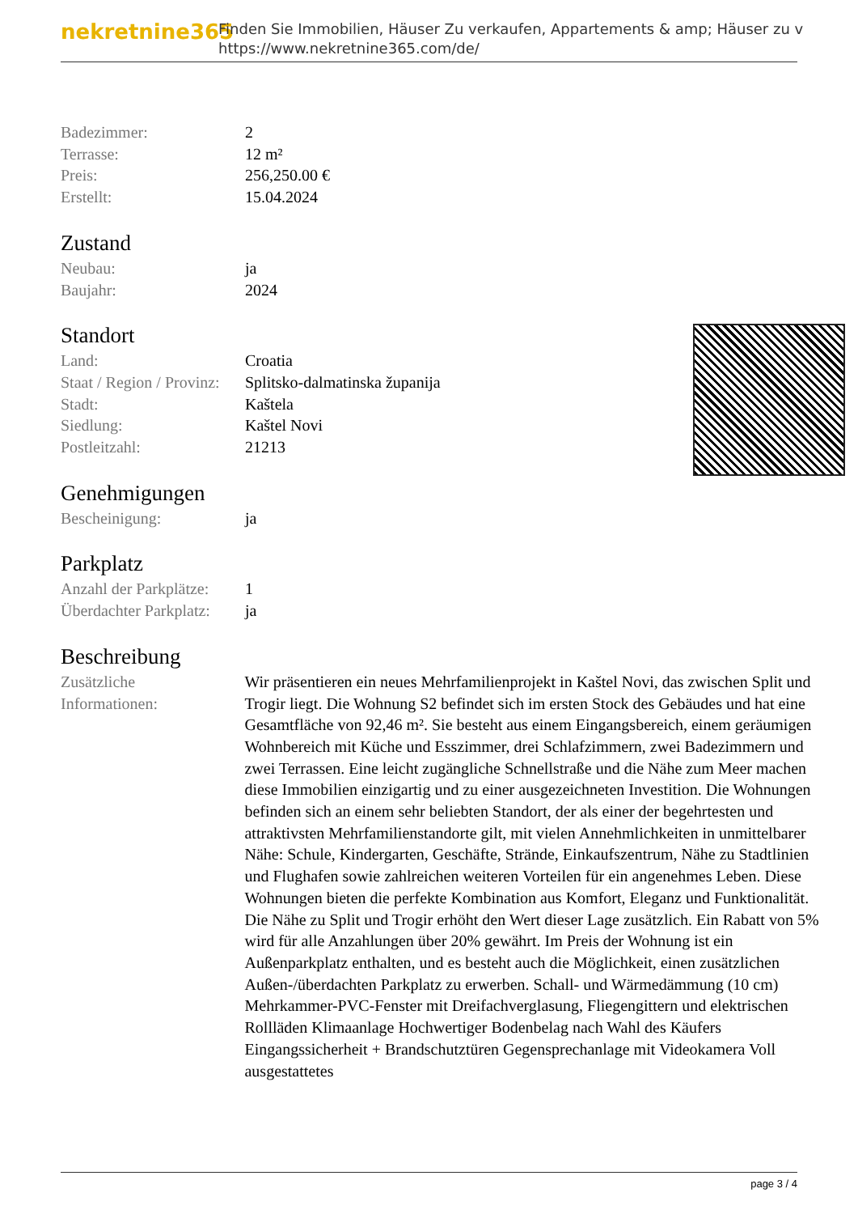nekretnine365
Finden Sie Immobilien, Häuser Zu verkaufen, Appartements & amp; Häuser zu v
https://www.nekretnine365.com/de/
| Badezimmer: | 2 |
| Terrasse: | 12 m² |
| Preis: | 256,250.00 € |
| Erstellt: | 15.04.2024 |
Zustand
| Neubau: | ja |
| Baujahr: | 2024 |
Standort
| Land: | Croatia |
| Staat / Region / Provinz: | Splitsko-dalmatinska županija |
| Stadt: | Kaštela |
| Siedlung: | Kaštel Novi |
| Postleitzahl: | 21213 |
Genehmigungen
| Bescheinigung: | ja |
Parkplatz
| Anzahl der Parkplätze: | 1 |
| Überdachter Parkplatz: | ja |
Beschreibung
| Zusätzliche Informationen: | Wir präsentieren ein neues Mehrfamilienprojekt in Kaštel Novi, das zwischen Split und Trogir liegt. Die Wohnung S2 befindet sich im ersten Stock des Gebäudes und hat eine Gesamtfläche von 92,46 m². Sie besteht aus einem Eingangsbereich, einem geräumigen Wohnbereich mit Küche und Esszimmer, drei Schlafzimmern, zwei Badezimmern und zwei Terrassen. Eine leicht zugängliche Schnellstraße und die Nähe zum Meer machen diese Immobilien einzigartig und zu einer ausgezeichneten Investition. Die Wohnungen befinden sich an einem sehr beliebten Standort, der als einer der begehrtesten und attraktivsten Mehrfamilienstandorte gilt, mit vielen Annehmlichkeiten in unmittelbarer Nähe: Schule, Kindergarten, Geschäfte, Strände, Einkaufszentrum, Nähe zu Stadtlinien und Flughafen sowie zahlreichen weiteren Vorteilen für ein angenehmes Leben. Diese Wohnungen bieten die perfekte Kombination aus Komfort, Eleganz und Funktionalität. Die Nähe zu Split und Trogir erhöht den Wert dieser Lage zusätzlich. Ein Rabatt von 5% wird für alle Anzahlungen über 20% gewährt. Im Preis der Wohnung ist ein Außenparkplatz enthalten, und es besteht auch die Möglichkeit, einen zusätzlichen Außen-/überdachten Parkplatz zu erwerben. Schall- und Wärmedämmung (10 cm) Mehrkammer-PVC-Fenster mit Dreifachverglasung, Fliegengittern und elektrischen Rollläden Klimaanlage Hochwertiger Bodenbelag nach Wahl des Käufers Eingangssicherheit + Brandschutztüren Gegensprechanlage mit Videokamera Voll ausgestattetes |
page 3 / 4